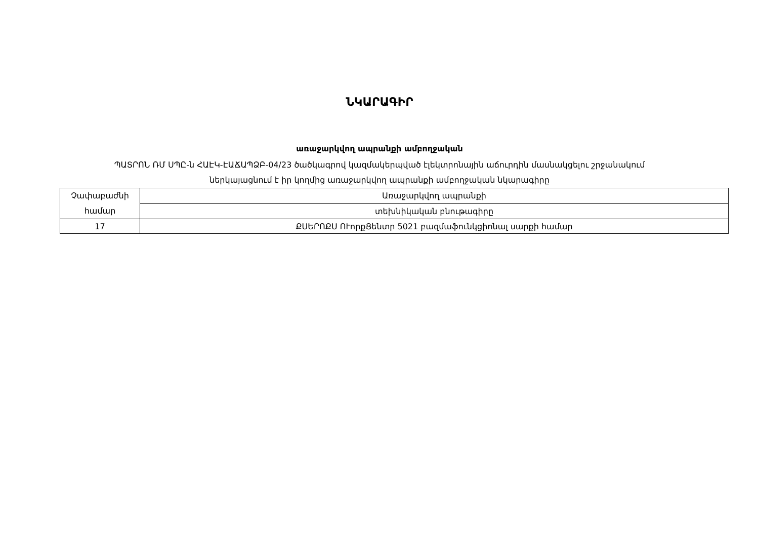ՆԿԱՐԱԳԻՐ
առաջարկվող ապրանքի ամբողջական
ՊԱՏՐՈՆ ՌՄ ՍՊԸ-ն ՀԱԷԿ-ԷԱՃԱՊՁԲ-04/23 ծածկագրով կազմակերպված էլեկտրոնային աճուրդին մասնակցելու շրջանակում
ներկայացնում է իր կողմից առաջարկվող ապրանքի ամբողջական նկարագիրը
| Չափաբաժնի համար | Առաջարկվող ապրանքի |
| | տեխնիկական բնութագիրը |
| 17 | ՔՍԵՐՈՔՍ ՈՒորքՑենտր 5021 բազմաֆունկցիոնալ սարքի համար |